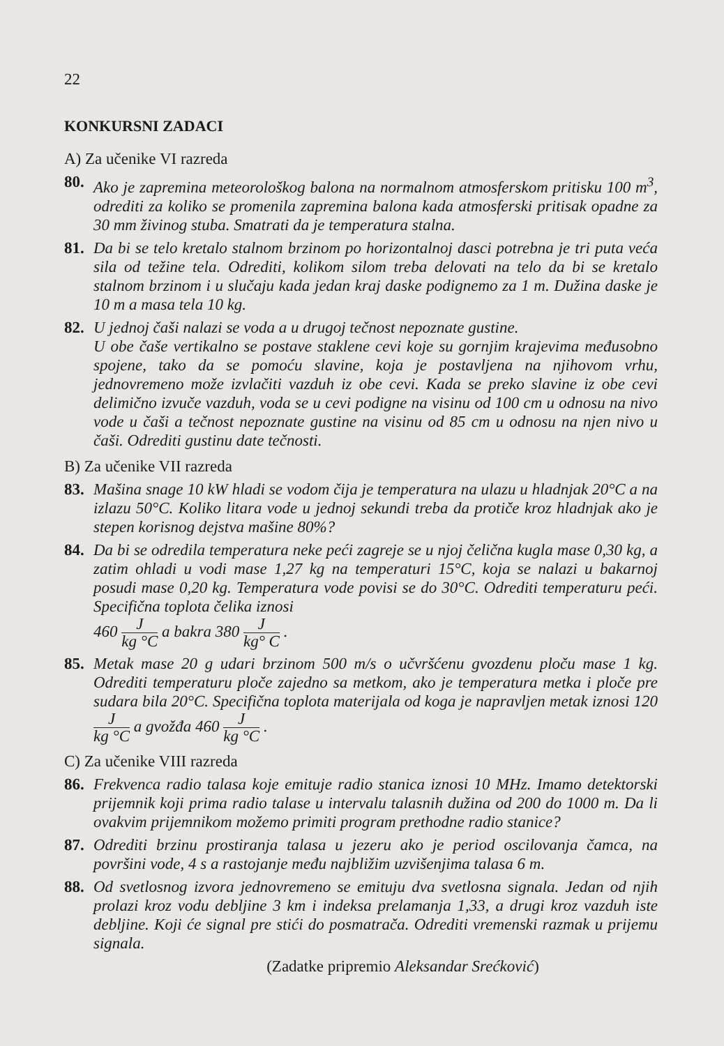22
KONKURSNI ZADACI
A) Za učenike VI razreda
80. Ako je zapremina meteorološkog balona na normalnom atmosferskom pritisku 100 m<sup>3</sup>, odrediti za koliko se promenila zapremina balona kada atmosferski pritisak opadne za 30 mm živinog stuba. Smatrati da je temperatura stalna.
81. Da bi se telo kretalo stalnom brzinom po horizontalnoj dasci potrebna je tri puta veća sila od težine tela. Odrediti, kolikom silom treba delovati na telo da bi se kretalo stalnom brzinom i u slučaju kada jedan kraj daske podignemo za 1 m. Dužina daske je 10 m a masa tela 10 kg.
82. U jednoj čaši nalazi se voda a u drugoj tečnost nepoznate gustine.
U obe čaše vertikalno se postave staklene cevi koje su gornjim krajevima međusobno spojene, tako da se pomoću slavine, koja je postavljena na njihovom vrhu, jednovremeno može izvlačiti vazduh iz obe cevi. Kada se preko slavine iz obe cevi delimično izvuče vazduh, voda se u cevi podigne na visinu od 100 cm u odnosu na nivo vode u čaši a tečnost nepoznate gustine na visinu od 85 cm u odnosu na njen nivo u čaši. Odrediti gustinu date tečnosti.
B) Za učenike VII razreda
83. Mašina snage 10 kW hladi se vodom čija je temperatura na ulazu u hladnjak 20°C a na izlazu 50°C. Koliko litara vode u jednoj sekundi treba da protiče kroz hladnjak ako je stepen korisnog dejstva mašine 80%?
84. Da bi se odredila temperatura neke peći zagreje se u njoj čelična kugla mase 0,30 kg, a zatim ohladi u vodi mase 1,27 kg na temperaturi 15°C, koja se nalazi u bakarnoj posudi mase 0,20 kg. Temperatura vode povisi se do 30°C. Odrediti temperaturu peći. Specifična toplota čelika iznosi
460 J kg °C a bakra 380 J kg° C .
85. Metak mase 20 g udari brzinom 500 m/s o učvršćenu gvozdenu ploču mase 1 kg. Odrediti temperaturu ploče zajedno sa metkom, ako je temperatura metka i ploče pre sudara bila 20°C. Specifična toplota materijala od koga je napravljen metak iznosi 120 J kg °C a gvožđa 460 J kg °C .
C) Za učenike VIII razreda
86. Frekvenca radio talasa koje emituje radio stanica iznosi 10 MHz. Imamo detektorski prijemnik koji prima radio talase u intervalu talasnih dužina od 200 do 1000 m. Da li ovakvim prijemnikom možemo primiti program prethodne radio stanice?
87. Odrediti brzinu prostiranja talasa u jezeru ako je period oscilovanja čamca, na površini vode, 4 s a rastojanje među najbližim uzvišenjima talasa 6 m.
88. Od svetlosnog izvora jednovremeno se emituju dva svetlosna signala. Jedan od njih prolazi kroz vodu debljine 3 km i indeksa prelamanja 1,33, a drugi kroz vazduh iste debljine. Koji će signal pre stići do posmatrača. Odrediti vremenski razmak u prijemu signala.
(Zadatke pripremio Aleksandar Srećković)